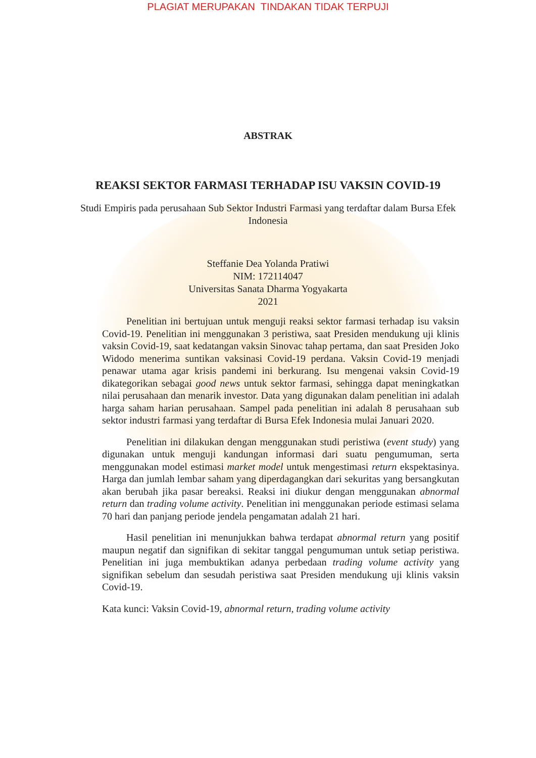PLAGIAT MERUPAKAN TINDAKAN TIDAK TERPUJI
ABSTRAK
REAKSI SEKTOR FARMASI TERHADAP ISU VAKSIN COVID-19
Studi Empiris pada perusahaan Sub Sektor Industri Farmasi yang terdaftar dalam Bursa Efek Indonesia
Steffanie Dea Yolanda Pratiwi
NIM: 172114047
Universitas Sanata Dharma Yogyakarta
2021
Penelitian ini bertujuan untuk menguji reaksi sektor farmasi terhadap isu vaksin Covid-19. Penelitian ini menggunakan 3 peristiwa, saat Presiden mendukung uji klinis vaksin Covid-19, saat kedatangan vaksin Sinovac tahap pertama, dan saat Presiden Joko Widodo menerima suntikan vaksinasi Covid-19 perdana. Vaksin Covid-19 menjadi penawar utama agar krisis pandemi ini berkurang. Isu mengenai vaksin Covid-19 dikategorikan sebagai good news untuk sektor farmasi, sehingga dapat meningkatkan nilai perusahaan dan menarik investor. Data yang digunakan dalam penelitian ini adalah harga saham harian perusahaan. Sampel pada penelitian ini adalah 8 perusahaan sub sektor industri farmasi yang terdaftar di Bursa Efek Indonesia mulai Januari 2020.
Penelitian ini dilakukan dengan menggunakan studi peristiwa (event study) yang digunakan untuk menguji kandungan informasi dari suatu pengumuman, serta menggunakan model estimasi market model untuk mengestimasi return ekspektasinya. Harga dan jumlah lembar saham yang diperdagangkan dari sekuritas yang bersangkutan akan berubah jika pasar bereaksi. Reaksi ini diukur dengan menggunakan abnormal return dan trading volume activity. Penelitian ini menggunakan periode estimasi selama 70 hari dan panjang periode jendela pengamatan adalah 21 hari.
Hasil penelitian ini menunjukkan bahwa terdapat abnormal return yang positif maupun negatif dan signifikan di sekitar tanggal pengumuman untuk setiap peristiwa. Penelitian ini juga membuktikan adanya perbedaan trading volume activity yang signifikan sebelum dan sesudah peristiwa saat Presiden mendukung uji klinis vaksin Covid-19.
Kata kunci: Vaksin Covid-19, abnormal return, trading volume activity